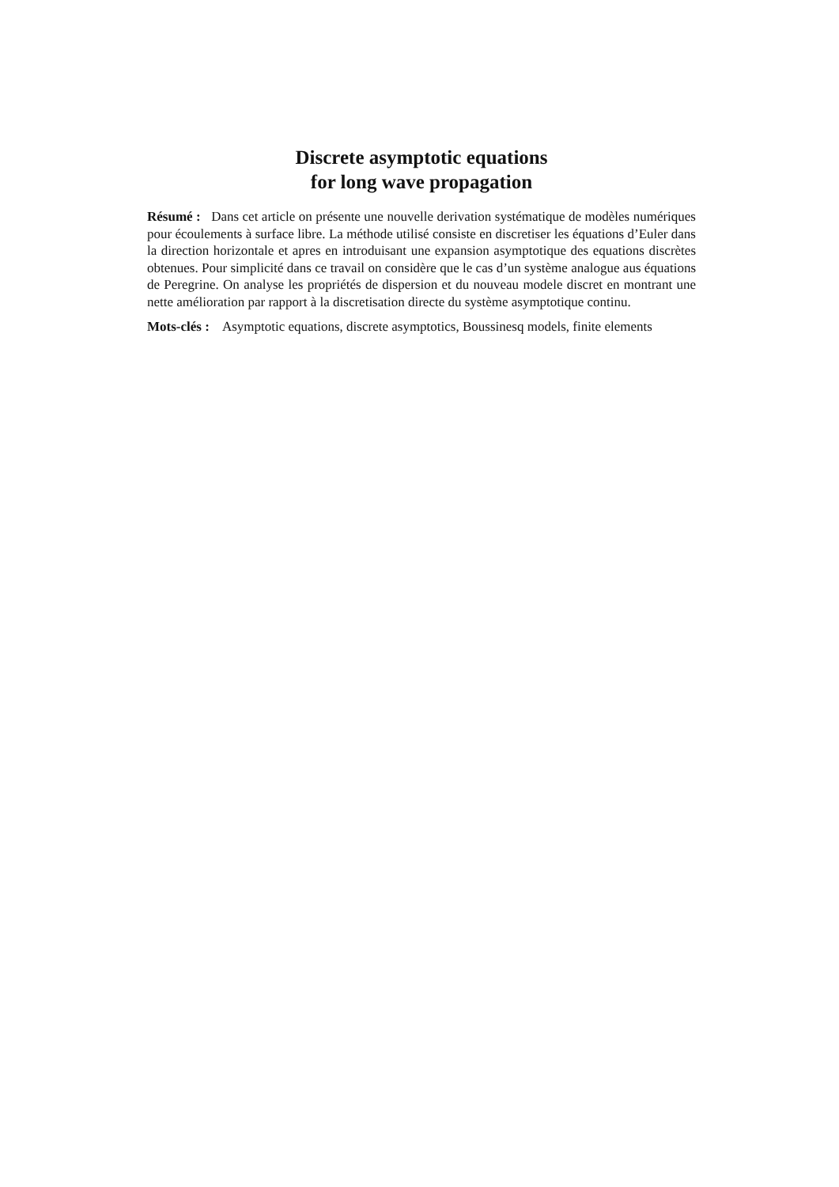Discrete asymptotic equations
for long wave propagation
Résumé : Dans cet article on présente une nouvelle derivation systématique de modèles numériques pour écoulements à surface libre. La méthode utilisé consiste en discretiser les équations d’Euler dans la direction horizontale et apres en introduisant une expansion asymptotique des equations discrètes obtenues. Pour simplicité dans ce travail on considère que le cas d’un système analogue aus équations de Peregrine. On analyse les propriétés de dispersion et du nouveau modele discret en montrant une nette amélioration par rapport à la discretisation directe du système asymptotique continu.
Mots-clés : Asymptotic equations, discrete asymptotics, Boussinesq models, finite elements